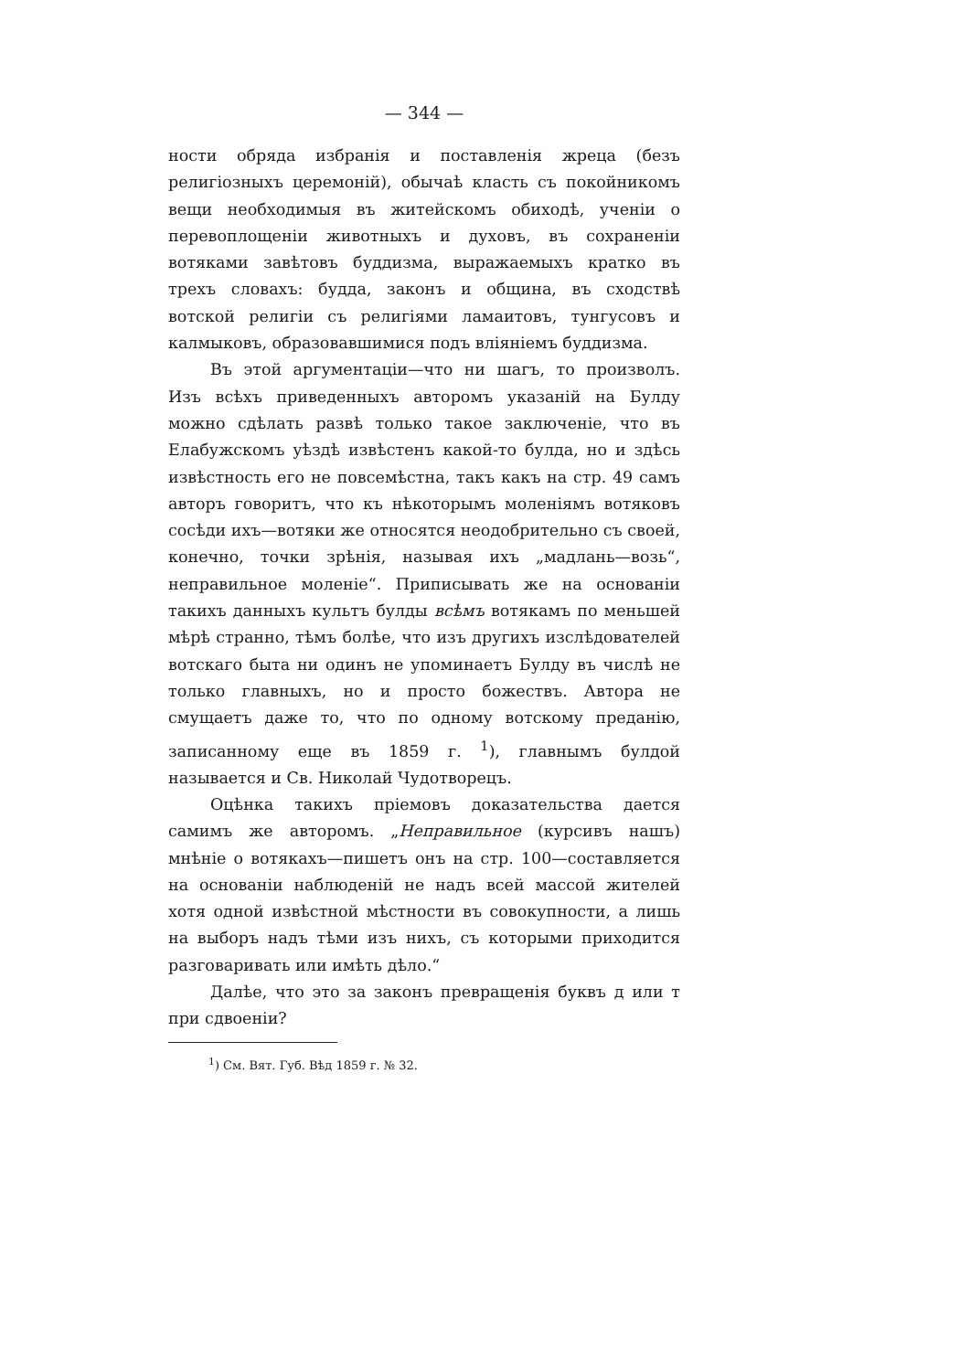— 344 —
ности обряда избранія и поставленія жреца (безъ религіозныхъ церемоній), обычаѣ класть съ покойникомъ вещи необходимыя въ житейскомъ обиходѣ, ученіи о перевоплощеніи животныхъ и духовъ, въ сохраненіи вотяками завѣтовъ буддизма, выражаемыхъ кратко въ трехъ словахъ: будда, законъ и община, въ сходствѣ вотской религіи съ религіями ламаитовъ, тунгусовъ и калмыковъ, образовавшимися подъ вліяніемъ буддизма.
Въ этой аргументаціи—что ни шагъ, то произволъ. Изъ всѣхъ приведенныхъ авторомъ указаній на Булду можно сдѣлать развѣ только такое заключеніе, что въ Елабужскомъ уѣздѣ извѣстенъ какой-то булда, но и здѣсь извѣстность его не повсемѣстна, такъ какъ на стр. 49 самъ авторъ говоритъ, что къ нѣкоторымъ моленіямъ вотяковъ сосѣди ихъ—вотяки же относятся неодобрительно съ своей, конечно, точки зрѣнія, называя ихъ „мадлань—возь“, неправильное моленіе“. Приписывать же на основаніи такихъ данныхъ культъ булды всѣмъ вотякамъ по меньшей мѣрѣ странно, тѣмъ болѣе, что изъ другихъ изслѣдователей вотскаго быта ни одинъ не упоминаетъ Булду въ числѣ не только главныхъ, но и просто божествъ. Автора не смущаетъ даже то, что по одному вотскому преданію, записанному еще въ 1859 г. <sup>1</sup>), главнымъ булдой называется и Св. Николай Чудотворецъ.
Оцѣнка такихъ пріемовъ доказательства дается самимъ же авторомъ. „Неправильное (курсивъ нашъ) мнѣніе о вотякахъ—пишетъ онъ на стр. 100—составляется на основаніи наблюденій не надъ всей массой жителей хотя одной извѣстной мѣстности въ совокупности, а лишь на выборъ надъ тѣми изъ нихъ, съ которыми приходится разговаривать или имѣть дѣло.“
Далѣе, что это за законъ превращенія буквъ д или т при сдвоеніи?
<sup>1</sup>) См. Вят. Губ. Вѣд 1859 г. № 32.